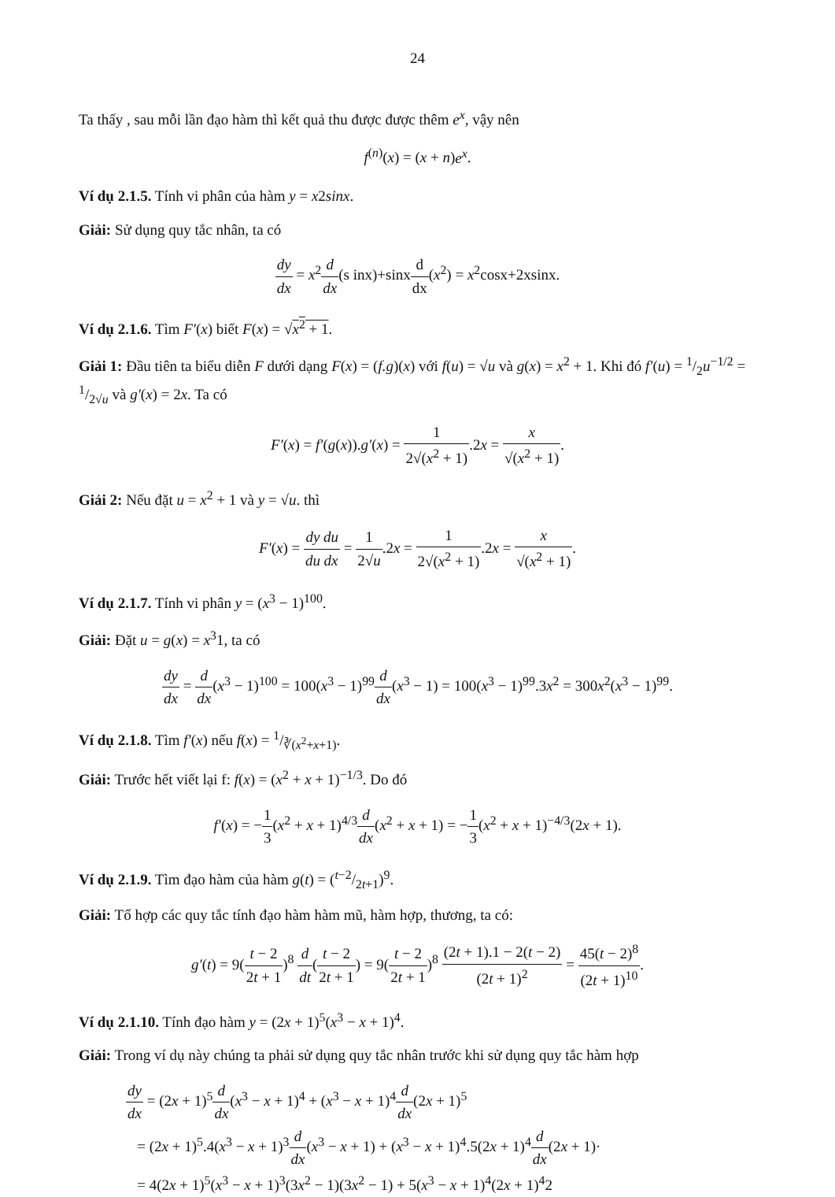24
Ta thấy , sau mỗi lần đạo hàm thì kết quả thu được được thêm e<sup>x</sup>, vậy nên
f<sup>(n)</sup>(x) = (x + n)e<sup>x</sup>.
Ví dụ 2.1.5. Tính vi phân của hàm y = x2sinx.
Giải: Sử dụng quy tắc nhân, ta có
dy dx = x<sup>2</sup>d dx(s inx)+sinxd dx(x<sup>2</sup>) = x<sup>2</sup>cosx+2xsinx.
Ví dụ 2.1.6. Tìm F′(x) biết F(x) = √x<sup>2</sup> + 1.
Giải 1: Đầu tiên ta biểu diễn F dưới dạng F(x) = (f.g)(x) với f(u) = √u và g(x) = x<sup>2</sup> + 1. Khi đó f′(u) = 1/2u<sup>−1/2</sup> = 1/2√u và g′(x) = 2x. Ta có
F′(x) = f′(g(x)).g′(x) = 1 2√(x<sup>2</sup> + 1).2x = x √(x<sup>2</sup> + 1).
Giải 2: Nếu đặt u = x<sup>2</sup> + 1 và y = √u. thì
F′(x) = dy du du dx = 1 2√u.2x = 1 2√(x<sup>2</sup> + 1).2x = x √(x<sup>2</sup> + 1).
Ví dụ 2.1.7. Tính vi phân y = (x<sup>3</sup> − 1)<sup>100</sup>.
Giải: Đặt u = g(x) = x<sup>3</sup>1, ta có
dy dx = d dx(x<sup>3</sup> − 1)<sup>100</sup> = 100(x<sup>3</sup> − 1)<sup>99</sup>d dx(x<sup>3</sup> − 1) = 100(x<sup>3</sup> − 1)<sup>99</sup>.3x<sup>2</sup> = 300x<sup>2</sup>(x<sup>3</sup> − 1)<sup>99</sup>.
Ví dụ 2.1.8. Tìm f′(x) nếu f(x) = 1/∛(x<sup>2</sup>+x+1).
Giải: Trước hết viết lại f: f(x) = (x<sup>2</sup> + x + 1)<sup>−1/3</sup>. Do đó
f′(x) = −1 3(x<sup>2</sup> + x + 1)<sup>4/3</sup>d dx(x<sup>2</sup> + x + 1) = −1 3(x<sup>2</sup> + x + 1)<sup>−4/3</sup>(2x + 1).
Ví dụ 2.1.9. Tìm đạo hàm của hàm g(t) = (t−2/2t+1)<sup>9</sup>.
Giải: Tổ hợp các quy tắc tính đạo hàm hàm mũ, hàm hợp, thương, ta có:
g′(t) = 9(t − 2 2t + 1)<sup>8</sup> d dt(t − 2 2t + 1) = 9(t − 2 2t + 1)<sup>8</sup> (2t + 1).1 − 2(t − 2) (2t + 1)<sup>2</sup> = 45(t − 2)<sup>8</sup> (2t + 1)<sup>10</sup>.
Ví dụ 2.1.10. Tính đạo hàm y = (2x + 1)<sup>5</sup>(x<sup>3</sup> − x + 1)<sup>4</sup>.
Giải: Trong ví dụ này chúng ta phải sử dụng quy tắc nhân trước khi sử dụng quy tắc hàm hợp
dy dx = (2x + 1)<sup>5</sup>d dx(x<sup>3</sup> − x + 1)<sup>4</sup> + (x<sup>3</sup> − x + 1)<sup>4</sup>d dx(2x + 1)<sup>5</sup>
= (2x + 1)<sup>5</sup>.4(x<sup>3</sup> − x + 1)<sup>3</sup>d dx(x<sup>3</sup> − x + 1) + (x<sup>3</sup> − x + 1)<sup>4</sup>.5(2x + 1)<sup>4</sup>d dx(2x + 1)·
= 4(2x + 1)<sup>5</sup>(x<sup>3</sup> − x + 1)<sup>3</sup>(3x<sup>2</sup> − 1)(3x<sup>2</sup> − 1) + 5(x<sup>3</sup> − x + 1)<sup>4</sup>(2x + 1)<sup>4</sup>2